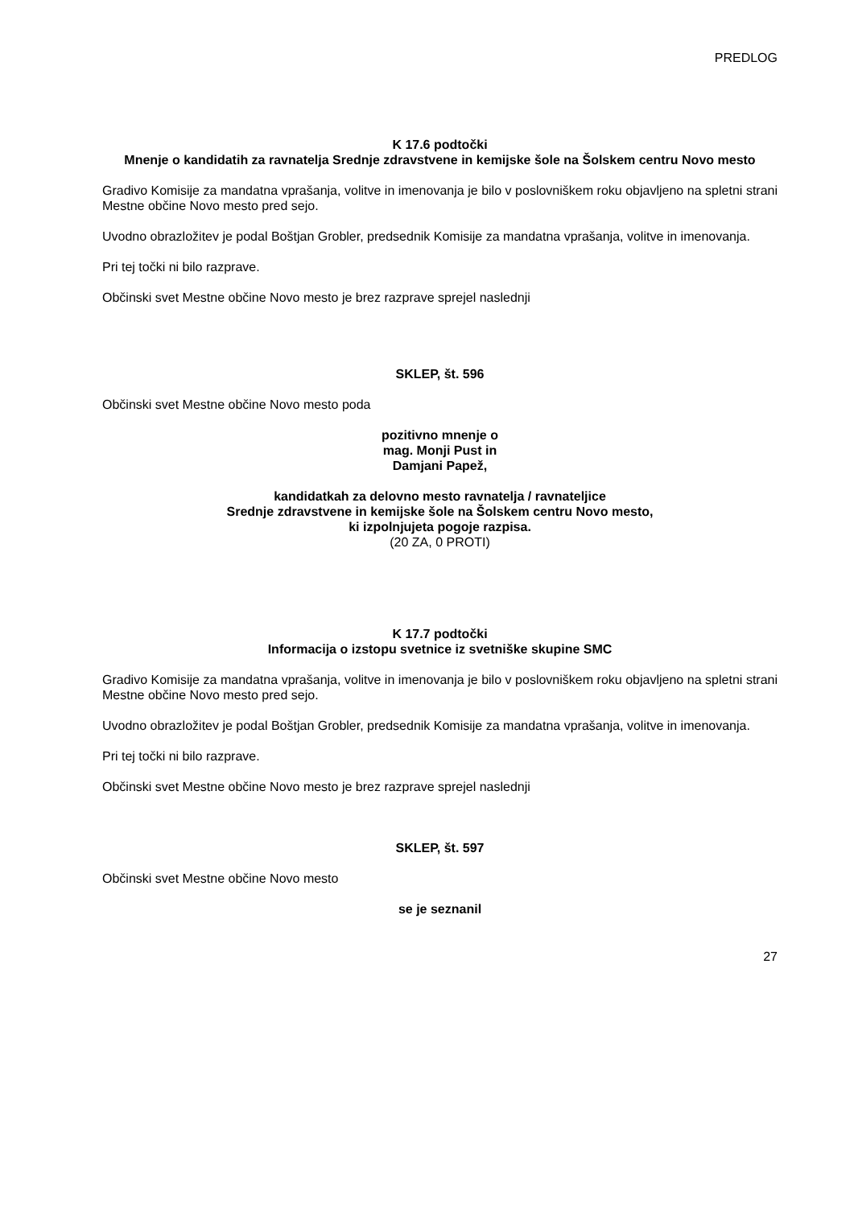PREDLOG
K 17.6 podtočki
Mnenje o kandidatih za ravnatelja Srednje zdravstvene in kemijske šole na Šolskem centru Novo mesto
Gradivo Komisije za mandatna vprašanja, volitve in imenovanja je bilo v poslovniškem roku objavljeno na spletni strani Mestne občine Novo mesto pred sejo.
Uvodno obrazložitev je podal Boštjan Grobler, predsednik Komisije za mandatna vprašanja, volitve in imenovanja.
Pri tej točki ni bilo razprave.
Občinski svet Mestne občine Novo mesto je brez razprave sprejel naslednji
SKLEP, št. 596
Občinski svet Mestne občine Novo mesto poda
pozitivno mnenje o
mag. Monji Pust in
Damjani Papež,
kandidatkah za delovno mesto ravnatelja / ravnateljice
Srednje zdravstvene in kemijske šole na Šolskem centru Novo mesto,
ki izpolnjujeta pogoje razpisa.
(20 ZA, 0 PROTI)
K 17.7 podtočki
Informacija o izstopu svetnice iz svetniške skupine SMC
Gradivo Komisije za mandatna vprašanja, volitve in imenovanja je bilo v poslovniškem roku objavljeno na spletni strani Mestne občine Novo mesto pred sejo.
Uvodno obrazložitev je podal Boštjan Grobler, predsednik Komisije za mandatna vprašanja, volitve in imenovanja.
Pri tej točki ni bilo razprave.
Občinski svet Mestne občine Novo mesto je brez razprave sprejel naslednji
SKLEP, št. 597
Občinski svet Mestne občine Novo mesto
se je seznanil
27